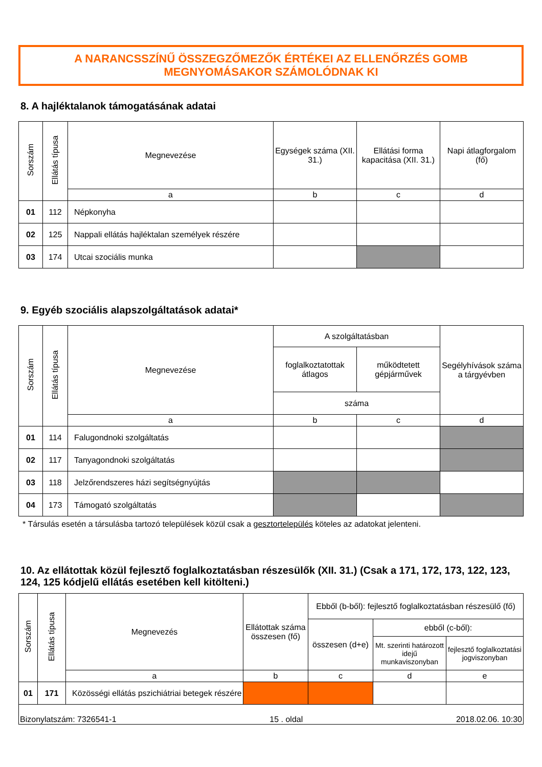A NARANCSSZÍNŰ ÖSSZEGZŐMEZŐK ÉRTÉKEI AZ ELLENŐRZÉS GOMB
MEGNYOMÁSAKOR SZÁMOLÓDNAK KI
8. A hajléktalanok támogatásának adatai
| Sorszám | Ellátás típusa | Megnevezése | Egységek száma (XII. 31.) | Ellátási forma kapacitása (XII. 31.) | Napi átlagforgalom (fő) |
| --- | --- | --- | --- | --- | --- |
| | | a | b | c | d |
| 01 | 112 | Népkonyha | | | |
| 02 | 125 | Nappali ellátás hajléktalan személyek részére | | | |
| 03 | 174 | Utcai szociális munka | | | |
9. Egyéb szociális alapszolgáltatások adatai*
| Sorszám | Ellátás típusa | Megnevezése | A szolgáltatásban | | Segélyhívások száma a tárgyévben |
| --- | --- | --- | --- | --- | --- |
| | | | foglalkoztatottak átlagos | működtetett gépjárművek | |
| | | | száma | | |
| | | a | b | c | d |
| 01 | 114 | Falugondnoki szolgáltatás | | | |
| 02 | 117 | Tanyagondnoki szolgáltatás | | | |
| 03 | 118 | Jelzőrendszeres házi segítségnyújtás | | | |
| 04 | 173 | Támogató szolgáltatás | | | |
* Társulás esetén a társulásba tartozó települések közül csak a gesztortelepülés köteles az adatokat jelenteni.
10. Az ellátottak közül fejlesztő foglalkoztatásban részesülők (XII. 31.) (Csak a 171, 172, 173, 122, 123, 124, 125 kódjelű ellátás esetében kell kitölteni.)
| Sorszám | Ellátás típusa | Megnevezés | Ellátottak száma összesen (fő) | Ebből (b-ből): fejlesztő foglalkoztatásban részesülő (fő) | | |
| --- | --- | --- | --- | --- | --- | --- |
| | | | | összesen (d+e) | ebből (c-ből): | |
| | | | | | Mt. szerinti határozott idejű munkaviszonyban | fejlesztő foglalkoztatási jogviszonyban |
| | | a | b | c | d | e |
| 01 | 171 | Közösségi ellátás pszichiátriai betegek részére | | | | |
Bizonylatszám: 7326541-1 15 . oldal 2018.02.06. 10:30